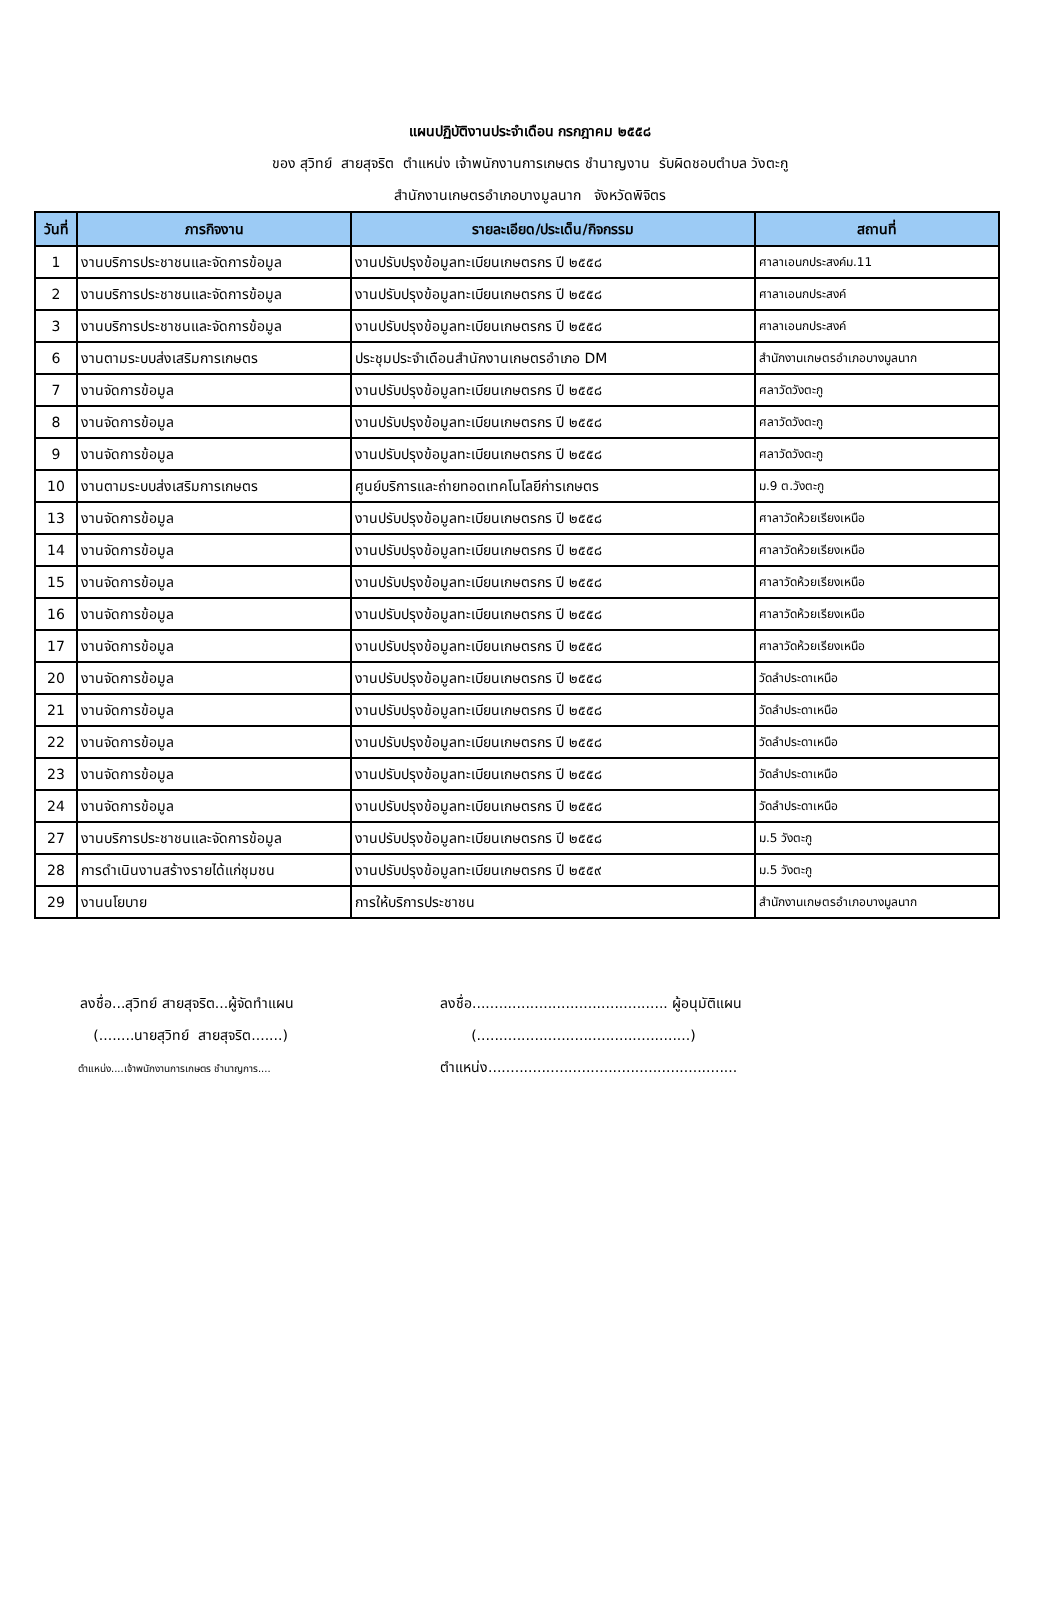แผนปฏิบัติงานประจำเดือน กรกฎาคม ๒๕๕๘
ของ สุวิทย์ สายสุจริต ตำแหน่ง เจ้าพนักงานการเกษตร ชำนาญงาน รับผิดชอบตำบล วังตะกู
สำนักงานเกษตรอำเภอบางมูลนาก จังหวัดพิจิตร
| วันที่ | ภารกิจงาน | รายละเอียด/ประเด็น/กิจกรรม | สถานที่ |
| --- | --- | --- | --- |
| 1 | งานบริการประชาชนและจัดการข้อมูล | งานปรับปรุงข้อมูลทะเบียนเกษตรกร ปี ๒๕๕๘ | ศาลาเอนกประสงค์ม.11 |
| 2 | งานบริการประชาชนและจัดการข้อมูล | งานปรับปรุงข้อมูลทะเบียนเกษตรกร ปี ๒๕๕๘ | ศาลาเอนกประสงค์ |
| 3 | งานบริการประชาชนและจัดการข้อมูล | งานปรับปรุงข้อมูลทะเบียนเกษตรกร ปี ๒๕๕๘ | ศาลาเอนกประสงค์ |
| 6 | งานตามระบบส่งเสริมการเกษตร | ประชุมประจำเดือนสำนักงานเกษตรอำเภอ DM | สำนักงานเกษตรอำเภอบางมูลนาก |
| 7 | งานจัดการข้อมูล | งานปรับปรุงข้อมูลทะเบียนเกษตรกร ปี ๒๕๕๘ | ศลาวัดวังตะกู |
| 8 | งานจัดการข้อมูล | งานปรับปรุงข้อมูลทะเบียนเกษตรกร ปี ๒๕๕๘ | ศลาวัดวังตะกู |
| 9 | งานจัดการข้อมูล | งานปรับปรุงข้อมูลทะเบียนเกษตรกร ปี ๒๕๕๘ | ศลาวัดวังตะกู |
| 10 | งานตามระบบส่งเสริมการเกษตร | ศูนย์บริการและถ่ายทอดเทคโนโลยีก่ารเกษตร | ม.9 ต.วังตะกู |
| 13 | งานจัดการข้อมูล | งานปรับปรุงข้อมูลทะเบียนเกษตรกร ปี ๒๕๕๘ | ศาลาวัดห้วยเรียงเหนือ |
| 14 | งานจัดการข้อมูล | งานปรับปรุงข้อมูลทะเบียนเกษตรกร ปี ๒๕๕๘ | ศาลาวัดห้วยเรียงเหนือ |
| 15 | งานจัดการข้อมูล | งานปรับปรุงข้อมูลทะเบียนเกษตรกร ปี ๒๕๕๘ | ศาลาวัดห้วยเรียงเหนือ |
| 16 | งานจัดการข้อมูล | งานปรับปรุงข้อมูลทะเบียนเกษตรกร ปี ๒๕๕๘ | ศาลาวัดห้วยเรียงเหนือ |
| 17 | งานจัดการข้อมูล | งานปรับปรุงข้อมูลทะเบียนเกษตรกร ปี ๒๕๕๘ | ศาลาวัดห้วยเรียงเหนือ |
| 20 | งานจัดการข้อมูล | งานปรับปรุงข้อมูลทะเบียนเกษตรกร ปี ๒๕๕๘ | วัดลำประดาเหนือ |
| 21 | งานจัดการข้อมูล | งานปรับปรุงข้อมูลทะเบียนเกษตรกร ปี ๒๕๕๘ | วัดลำประดาเหนือ |
| 22 | งานจัดการข้อมูล | งานปรับปรุงข้อมูลทะเบียนเกษตรกร ปี ๒๕๕๘ | วัดลำประดาเหนือ |
| 23 | งานจัดการข้อมูล | งานปรับปรุงข้อมูลทะเบียนเกษตรกร ปี ๒๕๕๘ | วัดลำประดาเหนือ |
| 24 | งานจัดการข้อมูล | งานปรับปรุงข้อมูลทะเบียนเกษตรกร ปี ๒๕๕๘ | วัดลำประดาเหนือ |
| 27 | งานบริการประชาชนและจัดการข้อมูล | งานปรับปรุงข้อมูลทะเบียนเกษตรกร ปี ๒๕๕๘ | ม.5 วังตะกู |
| 28 | การดำเนินงานสร้างรายได้แก่ชุมชน | งานปรับปรุงข้อมูลทะเบียนเกษตรกร ปี ๒๕๕๙ | ม.5 วังตะกู |
| 29 | งานนโยบาย | การให้บริการประชาชน | สำนักงานเกษตรอำเภอบางมูลนาก |
ลงชื่อ...สุวิทย์ สายสุจริต...ผู้จัดทำแผน
(........นายสุวิทย์ สายสุจริต.......)
ตำแหน่ง....เจ้าพนักงานการเกษตร ชำนาญการ....
ลงชื่อ............................................ ผู้อนุมัติแผน
(................................................)
ตำแหน่ง........................................................